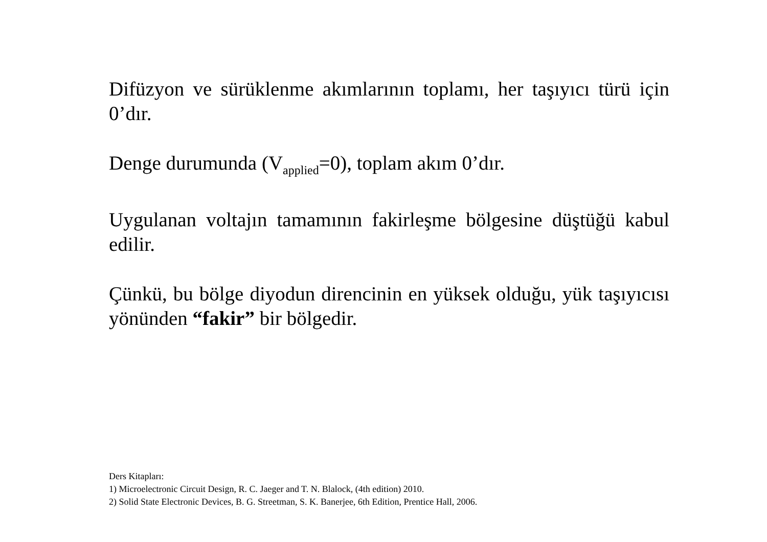Difüzyon ve sürüklenme akımlarının toplamı, her taşıyıcı türü için 0’dır.
Denge durumunda (V<sub>applied</sub>=0), toplam akım 0’dır.
Uygulanan voltajın tamamının fakirleşme bölgesine düştüğü kabul edilir.
Çünkü, bu bölge diyodun direncinin en yüksek olduğu, yük taşıyıcısı yönünden “fakir” bir bölgedir.
Ders Kitapları:
1) Microelectronic Circuit Design, R. C. Jaeger and T. N. Blalock, (4th edition) 2010.
2) Solid State Electronic Devices, B. G. Streetman, S. K. Banerjee, 6th Edition, Prentice Hall, 2006.